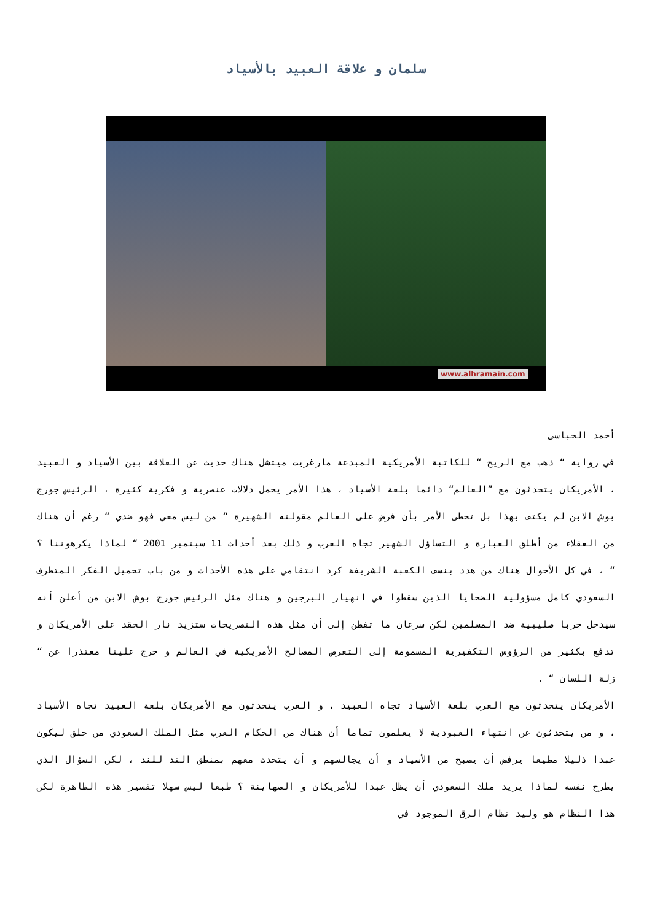سلمان و علاقة العبيد بالأسياد
www.alhramain.com
أحمد الحباسى
في رواية “ ذهب مع الريح “ للكاتبة الأمريكية المبدعة مارغريت ميتشل هناك حديث عن العلاقة بين الأسياد و العبيد ، الأمريكان يتحدثون مع ”العالم“ دائما بلغة الأسياد ، هذا الأمر يحمل دلالات عنصرية و فكرية كثيرة ، الرئيس جورج بوش الابن لم يكتف بهذا بل تخطى الأمر بأن فرض على العالم مقولته الشهيرة “ من ليس معي فهو ضدي “ رغم أن هناك من العقلاء من أطلق العبارة و التساؤل الشهير تجاه العرب و ذلك بعد أحداث 11 سبتمبر 2001 “ لماذا يكرهوننا ؟ “ ، في كل الأحوال هناك من هدد بنسف الكعبة الشريفة كرد انتقامي على هذه الأحداث و من باب تحميل الفكر المتطرف السعودي كامل مسؤولية الضحايا الذين سقطوا في انهيار البرجين و هناك مثل الرئيس جورج بوش الابن من أعلن أنه سيدخل حربا صليبية ضد المسلمين لكن سرعان ما تفطن إلى أن مثل هذه التصريحات ستزيد نار الحقد على الأمريكان و تدفع بكثير من الرؤوس التكفيرية المسمومة إلى التعرض المصالح الأمريكية في العالم و خرج علينا معتذرا عن “ زلة اللسان “ .
الأمريكان يتحدثون مع العرب بلغة الأسياد تجاه العبيد ، و العرب يتحدثون مع الأمريكان بلغة العبيد تجاه الأسياد ، و من يتحدثون عن انتهاء العبودية لا يعلمون تماما أن هناك من الحكام العرب مثل الملك السعودي من خلق ليكون عبدا ذليلا مطيعا يرفض أن يصبح من الأسياد و أن يجالسهم و أن يتحدث معهم بمنطق الند للند ، لكن السؤال الذي يطرح نفسه لماذا يريد ملك السعودي أن يظل عبدا للأمريكان و الصهاينة ؟ طبعا ليس سهلا تفسير هذه الظاهرة لكن هذا النظام هو وليد نظام الرق الموجود في